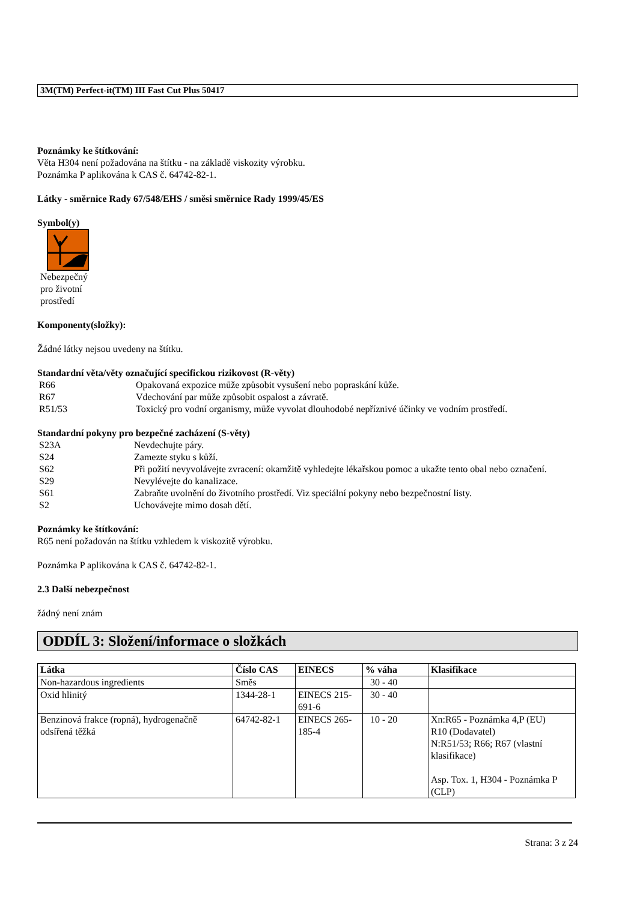3M(TM) Perfect-it(TM) III Fast Cut Plus 50417
Poznámky ke štítkování:
Věta H304 není požadována na štítku - na základě viskozity výrobku.
Poznámka P aplikována k CAS č. 64742-82-1.
Látky - směrnice Rady 67/548/EHS / směsi směrnice Rady 1999/45/ES
Symbol(y)
Nebezpečný
pro životní
prostředí
Komponenty(složky):
Žádné látky nejsou uvedeny na štítku.
Standardní věta/věty označující specifickou rizikovost (R-věty)
| R66 | Opakovaná expozice může způsobit vysušení nebo popraskání kůže. |
| R67 | Vdechování par může způsobit ospalost a závratě. |
| R51/53 | Toxický pro vodní organismy, může vyvolat dlouhodobé nepříznivé účinky ve vodním prostředí. |
Standardní pokyny pro bezpečné zacházení (S-věty)
| S23A | Nevdechujte páry. |
| S24 | Zamezte styku s kůží. |
| S62 | Při požití nevyvolávejte zvracení: okamžitě vyhledejte lékařskou pomoc a ukažte tento obal nebo označení. |
| S29 | Nevylévejte do kanalizace. |
| S61 | Zabraňte uvolnění do životního prostředí. Viz speciální pokyny nebo bezpečnostní listy. |
| S2 | Uchovávejte mimo dosah dětí. |
Poznámky ke štítkování:
R65 není požadován na štítku vzhledem k viskozitě výrobku.
Poznámka P aplikována k CAS č. 64742-82-1.
2.3 Další nebezpečnost
žádný není znám
ODDÍL 3: Složení/informace o složkách
| Látka | Číslo CAS | EINECS | % váha | Klasifikace |
| --- | --- | --- | --- | --- |
| Non-hazardous ingredients | Směs | | 30 - 40 | |
| Oxid hlinitý | 1344-28-1 | EINECS 215-691-6 | 30 - 40 | |
| Benzinová frakce (ropná), hydrogenačně odsířená těžká | 64742-82-1 | EINECS 265-185-4 | 10 - 20 | Xn:R65 - Poznámka 4,P (EU) R10 (Dodavatel) N:R51/53; R66; R67 (vlastní klasifikace) Asp. Tox. 1, H304 - Poznámka P (CLP) |
Strana: 3 z 24